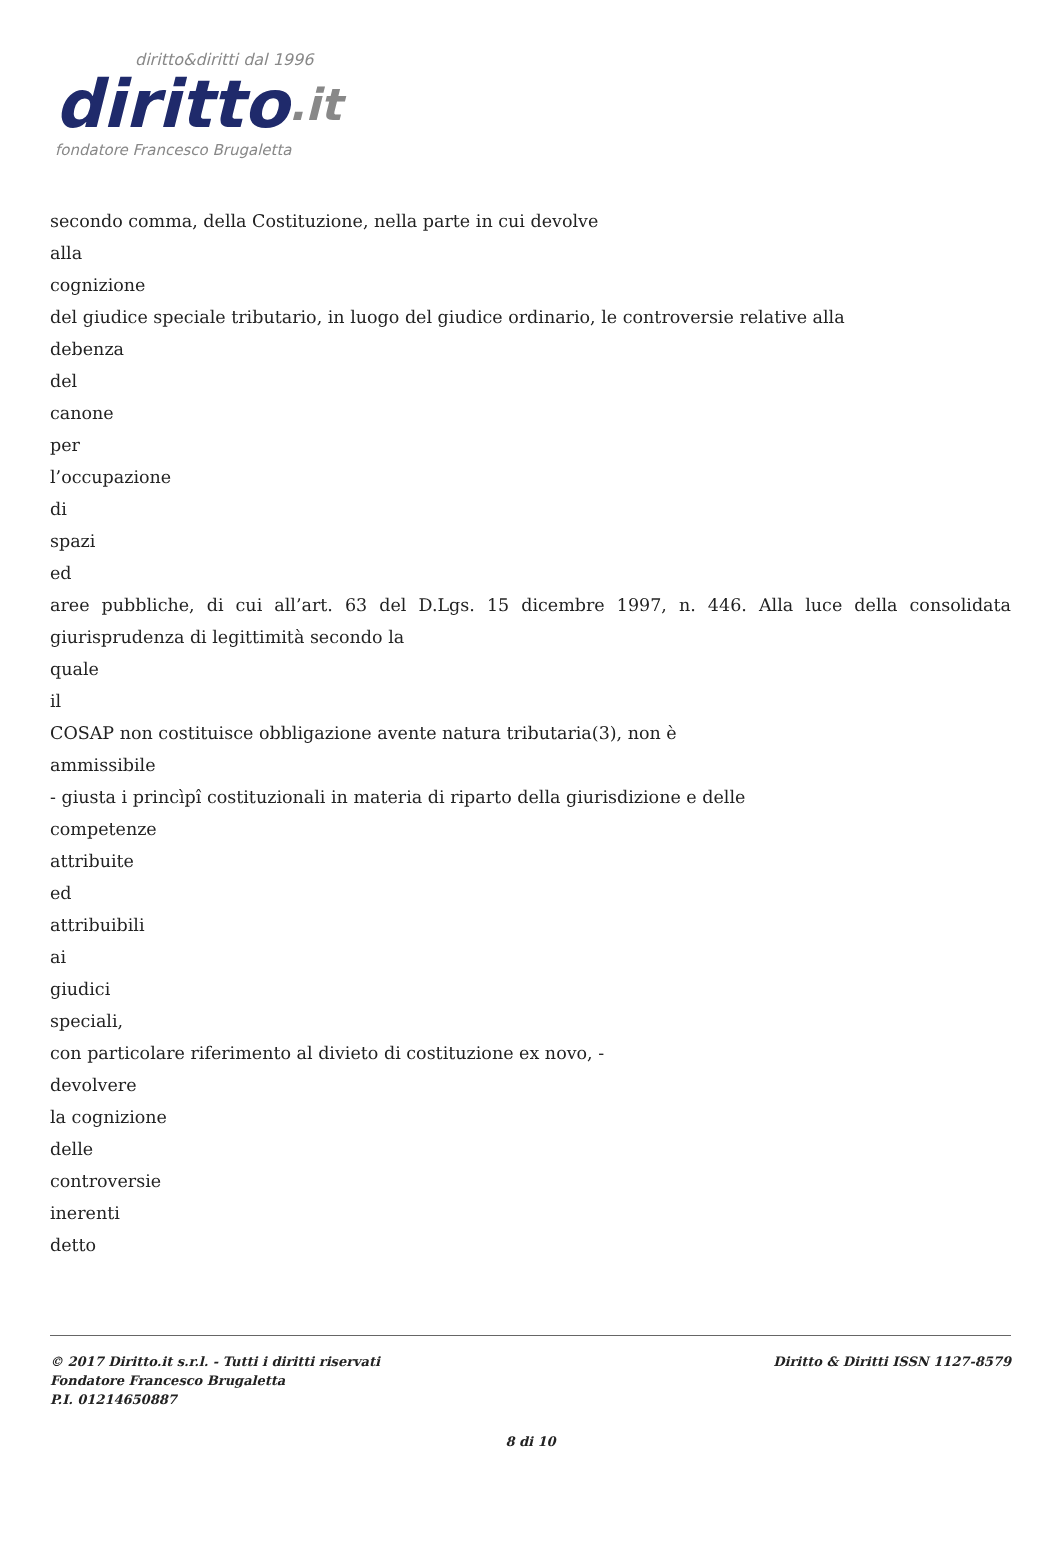diritto&diritti dal 1996
diritto.it
fondatore Francesco Brugaletta
secondo comma, della Costituzione, nella parte in cui devolve
alla
cognizione
del giudice speciale tributario, in luogo del giudice ordinario, le controversie relative alla
debenza
del
canone
per
l’occupazione
di
spazi
ed
aree pubbliche, di cui all’art. 63 del D.Lgs. 15 dicembre 1997, n. 446. Alla luce della consolidata giurisprudenza di legittimità secondo la
quale
il
COSAP non costituisce obbligazione avente natura tributaria(3), non è
ammissibile
- giusta i princìpî costituzionali in materia di riparto della giurisdizione e delle
competenze
attribuite
ed
attribuibili
ai
giudici
speciali,
con particolare riferimento al divieto di costituzione ex novo, -
devolvere
la cognizione
delle
controversie
inerenti
detto
© 2017 Diritto.it s.r.l. - Tutti i diritti riservati
Fondatore Francesco Brugaletta
P.I. 01214650887
Diritto & Diritti ISSN 1127-8579
8 di 10